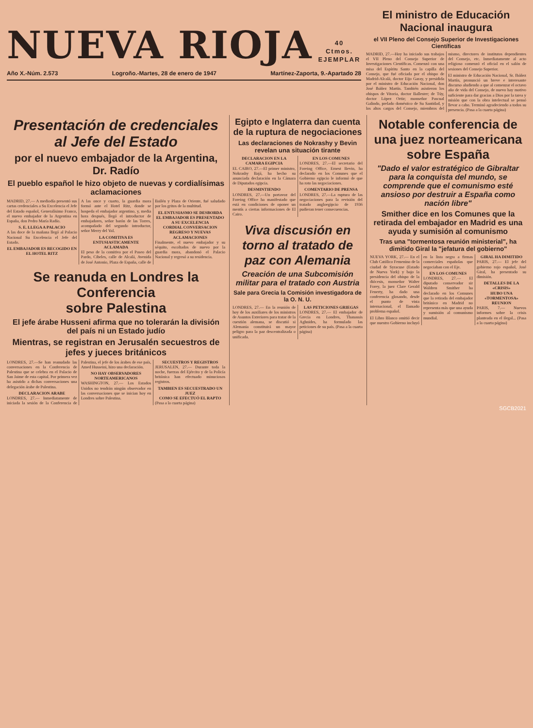NUEVA RIOJA 40
Ctmos.
EJEMPLAR
Año X.-Núm. 2.573 Logroño.-Martes, 28 de enero de 1947 Martínez-Zaporta, 9.-Apartado 28
El ministro de Educación Nacional inaugura
el VII Pleno del Consejo Superior de Investigaciones Científicas
MADRID, 27.—Hoy ha iniciado sus trabajos el VII Pleno del Consejo Superior de Investigaciones Científicas. Comenzó con una misa del Espíritu Santo en la capilla del Consejo, que fué oficiada por el obispo de Madrid-Alcalá, doctor Eijo Garay, y presidida por el ministro de Educación Nacional, don José Ibáñez Martín. También asistieron los obispos de Vitoria, doctor Ballester; de Túy, doctor López Ortiz; monseñor Pascual Galindo, prelado doméstico de Su Santidad, y los altos cargos del Consejo, miembros del mismo, directores de institutos dependientes del Consejo, etc. Inmediatamente al acto religioso comenzó el oficial en el salón de sesiones del Consejo Superior.
El ministro de Educación Nacional, Sr. Ibáñez Martín, pronunció un breve e interesante discurso aludiendo a que al comenzar el octavo año de vida del Consejo, de nuevo hay motivo suficiente para dar gracias a Dios por la tarea y misión que con la obra intelectual se pensó llevar a cabo. Terminó agradeciendo a todos su presencia. (Pasa a la cuarta página)
Presentación de credenciales
al Jefe del Estado
por el nuevo embajador de la Argentina, Dr. Radío
El pueblo español le hizo objeto de nuevas y cordialísimas aclamaciones
MADRID, 27.— A mediodía presentó sus cartas credenciales a Su Excelencia el Jefe del Estado español, Generalísimo Franco, el nuevo embajador de la Argentina en España, don Pedro María Radío.
S. E. LLEGA A PALACIO
A las doce de la mañana llegó al Palacio Nacional Su Excelencia el Jefe del Estado.
EL EMBAJADOR ES RECOGIDO EN EL HOTEL RITZ
A las once y cuarto, la guardia mora formó ante el Hotel Ritz, donde se hospeda el embajador argentino, y, media hora después, llegó el introductor de embajadores, señor barón de las Torres, acompañado del segundo introductor, señor Merry del Val.
LA COMITIVA ES ENTUSIASTICAMENTE ACLAMADA
El peso de la comitiva por el Paseo del Pardo, Cibeles, calle de Alcalá, Avenida de José Antonio, Plaza de España, calle de Bailén y Plaza de Oriente, fué saludado por los gritos de la multitud.
EL ENTUSIASMO SE DESBORDA
EL EMBAJADOR ES PRESENTADO A SU EXCELENCIA
CORDIAL CONVERSACION
REGRESO Y NUEVAS ACLAMACIONES
Finalmente, el nuevo embajador y su séquito, escoltados de nuevo por la guardia mora, abandonó el Palacio Nacional y regresó a su residencia.
Se reanuda en Londres la Conferencia
sobre Palestina
El jefe árabe Husseni afirma que no tolerarán la división del país ni un Estado judío
Mientras, se registran en Jerusalén secuestros de jefes y jueces británicos
LONDRES, 27.—Se han reanudado las conversaciones en la Conferencia de Palestina que se celebra en el Palacio de San Jaime de esta capital. Por primera vez ha asistido a dichas conversaciones una delegación árabe de Palestina.
DECLARACION ARABE
LONDRES, 27.— Inmediatamente de iniciada la sesión de la Conferencia de Palestina, el jefe de los árabes de ese país, Amed Husseini, hizo una declaración.
NO HAY OBSERVADORES NORTEAMERICANOS
WASHINGTON, 27.— Los Estados Unidos no tendrán ningún observador en las conversaciones que se inician hoy en Londres sobre Palestina.
SECUESTROS Y REGISTROS
JERUSALEN, 27.— Durante toda la noche, fuerzas del Ejército y de la Policía británica han efectuado minuciosos registros.
TAMBIEN ES SECUESTRADO UN JUEZ
COMO SE EFECTUÓ EL RAPTO
(Pasa a la cuarta página)
Egipto e Inglaterra dan cuenta de la ruptura de negociaciones
Las declaraciones de Nokrashy y Bevin revelan una situación tirante
DECLARACION EN LA CAMARA EGIPCIA
EL CAIRO, 27.—El primer ministro, Nokrashy Bajá, ha hecho su anunciada declaración en la Cámara de Diputados egipcia.
DESMINTIENDO
LONDRES, 27.—Un portavoz del Foreing Office ha manifestado que está en condiciones de oponer un mentís a ciertas informaciones de El Cairo.
EN LOS COMUNES
LONDRES, 27.—El secretario del Foreing Office, Ernest Bevin, ha declarado en los Comunes que el Gobierno egipcio le informó de que ha roto las negociaciones.
COMENTARIO DE PRENSA
LONDRES, 27.—La ruptura de las negociaciones para la revisión del tratado angloegipcio de 1936 pudieran tener consecuencias.
Viva discusión en torno al tratado de paz con Alemania
Creación de una Subcomisión militar para el tratado con Austria
Sale para Grecia la Comisión investigadora de la O. N. U.
LONDRES, 27.— En la reunión de hoy de los auxiliares de los ministros de Asuntos Exteriores para tratar de la cuestión alemana, se discutió si Alemania constituirá un mayor peligro para la paz descentralizada o unificada.
LAS PETICIONES GRIEGAS
LONDRES, 27.— El embajador de Grecia en Londres, Thanassis Aghnides, ha formulado las peticiones de su país. (Pasa a la cuarta página)
Notable conferencia de una juez norteamericana sobre España
"Dado el valor estratégico de Gibraltar para la conquista del mundo, se comprende que el comunismo esté ansioso por destruir a España como nación libre"
Smither dice en los Comunes que la retirada del embajador en Madrid es una ayuda y sumisión al comunismo
Tras una "tormentosa reunión ministerial", ha dimitido Giral la "jefatura del gobierno"
NUEVA YORK, 27.— En el Club Católico Femenino de la ciudad de Syracuse (Estado de Nueva York) y bajo la presidencia del obispo de la diócesis, monseñor Walter Forey, la juez Clare Gerald Fenerty, ha dado una conferencia glosando, desde el punto de vista internacional, el llamado problema español.
El Libro Blanco omitió decir que nuestro Gobierno incluyó en la lista negra a firmas comerciales españolas que negociaban con el Eje.
EN LOS COMUNES
LONDRES, 27.— El diputado conservador sir Waldren Smither ha declarado en los Comunes que la retirada del embajador británico en Madrid no representa más que una ayuda y sumisión al comunismo mundial.
GIRAL HA DIMITIDO
PARIS, 27.— El jefe del gobierno rojo español, José Giral, ha presentado su dimisión.
DETALLES DE LA «CRISIS»
HUBO UNA «TORMENTOSA» REUNION
PARIS, 7.— Nuevos informes sobre la crisis planteada en el ilegal... (Pasa a la cuarta página)
SGCB2021